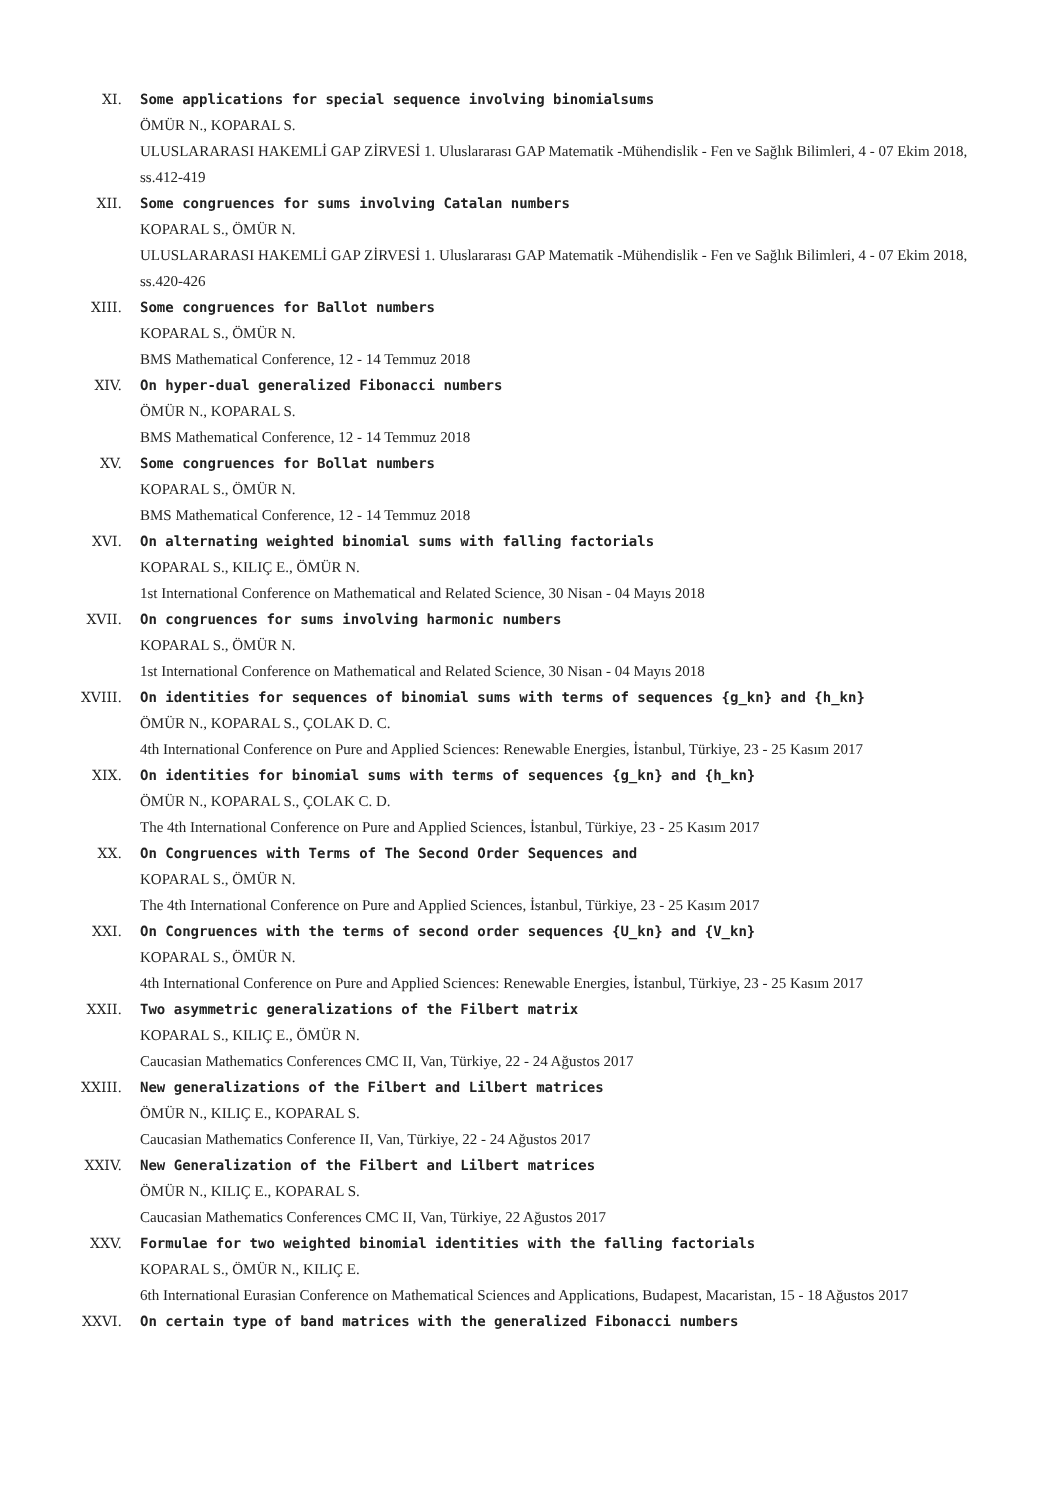XI. Some applications for special sequence involving binomialsums
ÖMÜR N., KOPARAL S.
ULUSLARARASI HAKEMLİ GAP ZİRVESİ 1. Uluslararası GAP Matematik -Mühendislik - Fen ve Sağlık Bilimleri, 4 - 07 Ekim 2018, ss.412-419
XII. Some congruences for sums involving Catalan numbers
KOPARAL S., ÖMÜR N.
ULUSLARARASI HAKEMLİ GAP ZİRVESİ 1. Uluslararası GAP Matematik -Mühendislik - Fen ve Sağlık Bilimleri, 4 - 07 Ekim 2018, ss.420-426
XIII. Some congruences for Ballot numbers
KOPARAL S., ÖMÜR N.
BMS Mathematical Conference, 12 - 14 Temmuz 2018
XIV. On hyper-dual generalized Fibonacci numbers
ÖMÜR N., KOPARAL S.
BMS Mathematical Conference, 12 - 14 Temmuz 2018
XV. Some congruences for Bollat numbers
KOPARAL S., ÖMÜR N.
BMS Mathematical Conference, 12 - 14 Temmuz 2018
XVI. On alternating weighted binomial sums with falling factorials
KOPARAL S., KILIÇ E., ÖMÜR N.
1st International Conference on Mathematical and Related Science, 30 Nisan - 04 Mayıs 2018
XVII. On congruences for sums involving harmonic numbers
KOPARAL S., ÖMÜR N.
1st International Conference on Mathematical and Related Science, 30 Nisan - 04 Mayıs 2018
XVIII. On identities for sequences of binomial sums with terms of sequences {g_kn} and {h_kn}
ÖMÜR N., KOPARAL S., ÇOLAK D. C.
4th International Conference on Pure and Applied Sciences: Renewable Energies, İstanbul, Türkiye, 23 - 25 Kasım 2017
XIX. On identities for binomial sums with terms of sequences {g_kn} and {h_kn}
ÖMÜR N., KOPARAL S., ÇOLAK C. D.
The 4th International Conference on Pure and Applied Sciences, İstanbul, Türkiye, 23 - 25 Kasım 2017
XX. On Congruences with Terms of The Second Order Sequences and
KOPARAL S., ÖMÜR N.
The 4th International Conference on Pure and Applied Sciences, İstanbul, Türkiye, 23 - 25 Kasım 2017
XXI. On Congruences with the terms of second order sequences {U_kn} and {V_kn}
KOPARAL S., ÖMÜR N.
4th International Conference on Pure and Applied Sciences: Renewable Energies, İstanbul, Türkiye, 23 - 25 Kasım 2017
XXII. Two asymmetric generalizations of the Filbert matrix
KOPARAL S., KILIÇ E., ÖMÜR N.
Caucasian Mathematics Conferences CMC II, Van, Türkiye, 22 - 24 Ağustos 2017
XXIII. New generalizations of the Filbert and Lilbert matrices
ÖMÜR N., KILIÇ E., KOPARAL S.
Caucasian Mathematics Conference II, Van, Türkiye, 22 - 24 Ağustos 2017
XXIV. New Generalization of the Filbert and Lilbert matrices
ÖMÜR N., KILIÇ E., KOPARAL S.
Caucasian Mathematics Conferences CMC II, Van, Türkiye, 22 Ağustos 2017
XXV. Formulae for two weighted binomial identities with the falling factorials
KOPARAL S., ÖMÜR N., KILIÇ E.
6th International Eurasian Conference on Mathematical Sciences and Applications, Budapest, Macaristan, 15 - 18 Ağustos 2017
XXVI. On certain type of band matrices with the generalized Fibonacci numbers